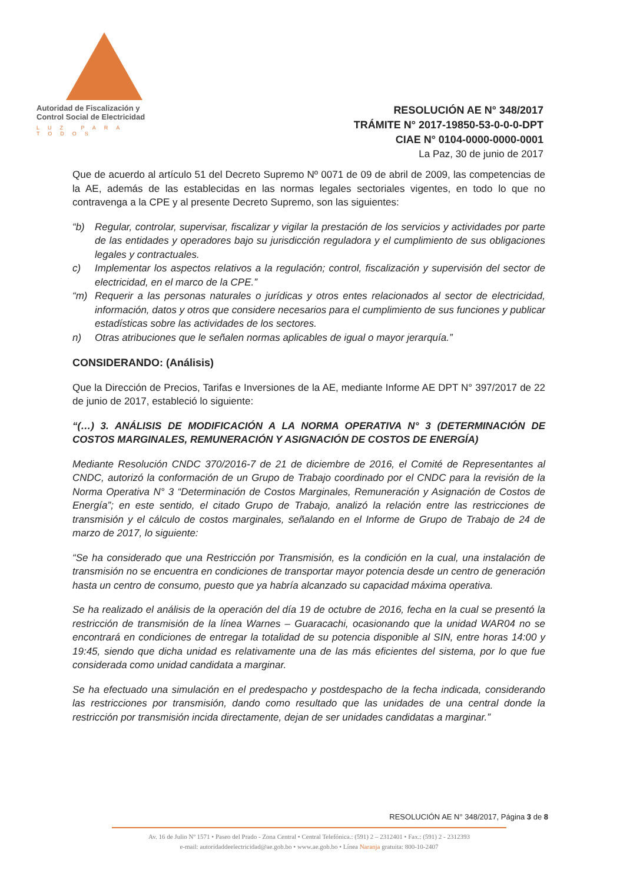Autoridad de Fiscalización y
Control Social de Electricidad
LUZ PARA TODOS
RESOLUCIÓN AE N° 348/2017
TRÁMITE N° 2017-19850-53-0-0-0-DPT
CIAE N° 0104-0000-0000-0001
La Paz, 30 de junio de 2017
Que de acuerdo al artículo 51 del Decreto Supremo Nº 0071 de 09 de abril de 2009, las competencias de la AE, además de las establecidas en las normas legales sectoriales vigentes, en todo lo que no contravenga a la CPE y al presente Decreto Supremo, son las siguientes:
“b) Regular, controlar, supervisar, fiscalizar y vigilar la prestación de los servicios y actividades por parte de las entidades y operadores bajo su jurisdicción reguladora y el cumplimiento de sus obligaciones legales y contractuales.
c) Implementar los aspectos relativos a la regulación; control, fiscalización y supervisión del sector de electricidad, en el marco de la CPE.”
“m) Requerir a las personas naturales o jurídicas y otros entes relacionados al sector de electricidad, información, datos y otros que considere necesarios para el cumplimiento de sus funciones y publicar estadísticas sobre las actividades de los sectores.
n) Otras atribuciones que le señalen normas aplicables de igual o mayor jerarquía.”
CONSIDERANDO: (Análisis)
Que la Dirección de Precios, Tarifas e Inversiones de la AE, mediante Informe AE DPT N° 397/2017 de 22 de junio de 2017, estableció lo siguiente:
“(…) 3. ANÁLISIS DE MODIFICACIÓN A LA NORMA OPERATIVA N° 3 (DETERMINACIÓN DE COSTOS MARGINALES, REMUNERACIÓN Y ASIGNACIÓN DE COSTOS DE ENERGÍA)
Mediante Resolución CNDC 370/2016-7 de 21 de diciembre de 2016, el Comité de Representantes al CNDC, autorizó la conformación de un Grupo de Trabajo coordinado por el CNDC para la revisión de la Norma Operativa N° 3 “Determinación de Costos Marginales, Remuneración y Asignación de Costos de Energía”; en este sentido, el citado Grupo de Trabajo, analizó la relación entre las restricciones de transmisión y el cálculo de costos marginales, señalando en el Informe de Grupo de Trabajo de 24 de marzo de 2017, lo siguiente:
“Se ha considerado que una Restricción por Transmisión, es la condición en la cual, una instalación de transmisión no se encuentra en condiciones de transportar mayor potencia desde un centro de generación hasta un centro de consumo, puesto que ya habría alcanzado su capacidad máxima operativa.
Se ha realizado el análisis de la operación del día 19 de octubre de 2016, fecha en la cual se presentó la restricción de transmisión de la línea Warnes – Guaracachi, ocasionando que la unidad WAR04 no se encontrará en condiciones de entregar la totalidad de su potencia disponible al SIN, entre horas 14:00 y 19:45, siendo que dicha unidad es relativamente una de las más eficientes del sistema, por lo que fue considerada como unidad candidata a marginar.
Se ha efectuado una simulación en el predespacho y postdespacho de la fecha indicada, considerando las restricciones por transmisión, dando como resultado que las unidades de una central donde la restricción por transmisión incida directamente, dejan de ser unidades candidatas a marginar.”
RESOLUCIÓN AE N° 348/2017, Página 3 de 8
Av. 16 de Julio Nº 1571 • Paseo del Prado - Zona Central • Central Telefónica.: (591) 2 – 2312401 • Fax.: (591) 2 - 2312393
e-mail: autoridaddeelectricidad@ae.gob.bo • www.ae.gob.bo • Línea Naranja gratuita: 800-10-2407